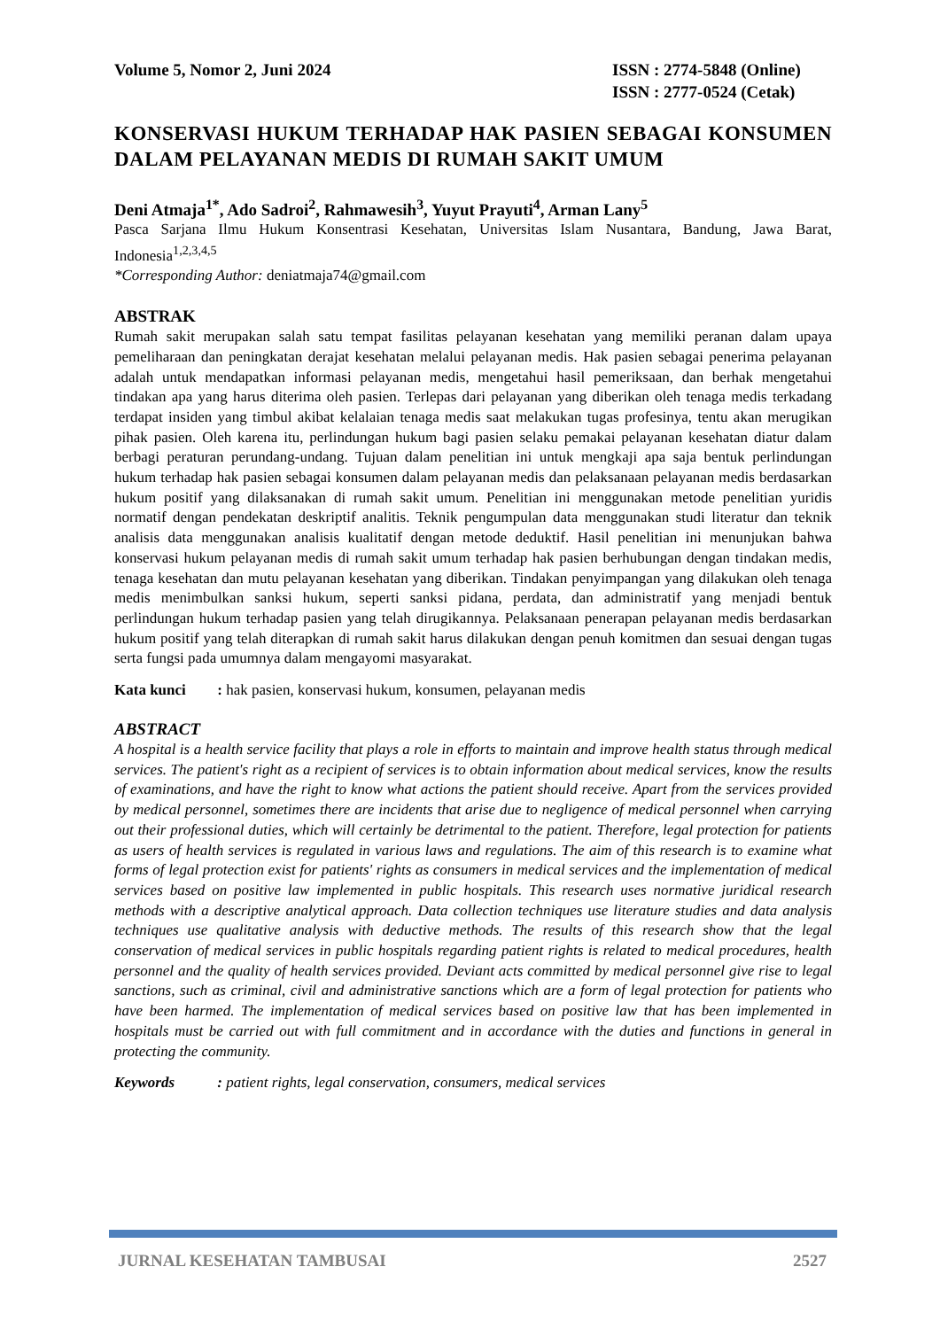Volume 5, Nomor 2, Juni 2024 ISSN : 2774-5848 (Online)
ISSN : 2777-0524 (Cetak)
KONSERVASI HUKUM TERHADAP HAK PASIEN SEBAGAI KONSUMEN DALAM PELAYANAN MEDIS DI RUMAH SAKIT UMUM
Deni Atmaja<sup>1*</sup>, Ado Sadroi<sup>2</sup>, Rahmawesih<sup>3</sup>, Yuyut Prayuti<sup>4</sup>, Arman Lany<sup>5</sup>
Pasca Sarjana Ilmu Hukum Konsentrasi Kesehatan, Universitas Islam Nusantara, Bandung, Jawa Barat, Indonesia<sup>1,2,3,4,5</sup>
*Corresponding Author: deniatmaja74@gmail.com
ABSTRAK
Rumah sakit merupakan salah satu tempat fasilitas pelayanan kesehatan yang memiliki peranan dalam upaya pemeliharaan dan peningkatan derajat kesehatan melalui pelayanan medis. Hak pasien sebagai penerima pelayanan adalah untuk mendapatkan informasi pelayanan medis, mengetahui hasil pemeriksaan, dan berhak mengetahui tindakan apa yang harus diterima oleh pasien. Terlepas dari pelayanan yang diberikan oleh tenaga medis terkadang terdapat insiden yang timbul akibat kelalaian tenaga medis saat melakukan tugas profesinya, tentu akan merugikan pihak pasien. Oleh karena itu, perlindungan hukum bagi pasien selaku pemakai pelayanan kesehatan diatur dalam berbagi peraturan perundang-undang. Tujuan dalam penelitian ini untuk mengkaji apa saja bentuk perlindungan hukum terhadap hak pasien sebagai konsumen dalam pelayanan medis dan pelaksanaan pelayanan medis berdasarkan hukum positif yang dilaksanakan di rumah sakit umum. Penelitian ini menggunakan metode penelitian yuridis normatif dengan pendekatan deskriptif analitis. Teknik pengumpulan data menggunakan studi literatur dan teknik analisis data menggunakan analisis kualitatif dengan metode deduktif. Hasil penelitian ini menunjukan bahwa konservasi hukum pelayanan medis di rumah sakit umum terhadap hak pasien berhubungan dengan tindakan medis, tenaga kesehatan dan mutu pelayanan kesehatan yang diberikan. Tindakan penyimpangan yang dilakukan oleh tenaga medis menimbulkan sanksi hukum, seperti sanksi pidana, perdata, dan administratif yang menjadi bentuk perlindungan hukum terhadap pasien yang telah dirugikannya. Pelaksanaan penerapan pelayanan medis berdasarkan hukum positif yang telah diterapkan di rumah sakit harus dilakukan dengan penuh komitmen dan sesuai dengan tugas serta fungsi pada umumnya dalam mengayomi masyarakat.
Kata kunci : hak pasien, konservasi hukum, konsumen, pelayanan medis
ABSTRACT
A hospital is a health service facility that plays a role in efforts to maintain and improve health status through medical services. The patient's right as a recipient of services is to obtain information about medical services, know the results of examinations, and have the right to know what actions the patient should receive. Apart from the services provided by medical personnel, sometimes there are incidents that arise due to negligence of medical personnel when carrying out their professional duties, which will certainly be detrimental to the patient. Therefore, legal protection for patients as users of health services is regulated in various laws and regulations. The aim of this research is to examine what forms of legal protection exist for patients' rights as consumers in medical services and the implementation of medical services based on positive law implemented in public hospitals. This research uses normative juridical research methods with a descriptive analytical approach. Data collection techniques use literature studies and data analysis techniques use qualitative analysis with deductive methods. The results of this research show that the legal conservation of medical services in public hospitals regarding patient rights is related to medical procedures, health personnel and the quality of health services provided. Deviant acts committed by medical personnel give rise to legal sanctions, such as criminal, civil and administrative sanctions which are a form of legal protection for patients who have been harmed. The implementation of medical services based on positive law that has been implemented in hospitals must be carried out with full commitment and in accordance with the duties and functions in general in protecting the community.
Keywords : patient rights, legal conservation, consumers, medical services
JURNAL KESEHATAN TAMBUSAI 2527